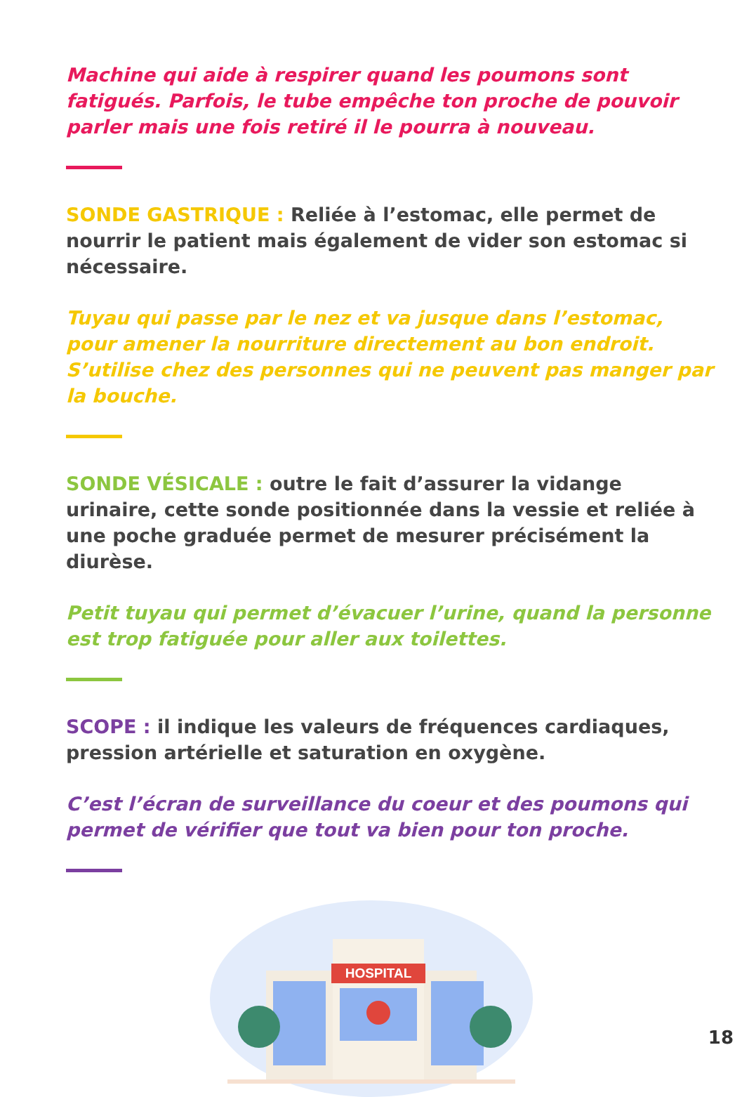Machine qui aide à respirer quand les poumons sont fatigués. Parfois, le tube empêche ton proche de pouvoir parler mais une fois retiré il le pourra à nouveau.
SONDE GASTRIQUE : Reliée à l’estomac, elle permet de nourrir le patient mais également de vider son estomac si nécessaire.
Tuyau qui passe par le nez et va jusque dans l’estomac, pour amener la nourriture directement au bon endroit. S’utilise chez des personnes qui ne peuvent pas manger par la bouche.
SONDE VÉSICALE : outre le fait d’assurer la vidange urinaire, cette sonde positionnée dans la vessie et reliée à une poche graduée permet de mesurer précisément la diurèse.
Petit tuyau qui permet d’évacuer l’urine, quand la personne est trop fatiguée pour aller aux toilettes.
SCOPE : il indique les valeurs de fréquences cardiaques, pression artérielle et saturation en oxygène.
C’est l’écran de surveillance du coeur et des poumons qui permet de vérifier que tout va bien pour ton proche.
HOSPITAL
18